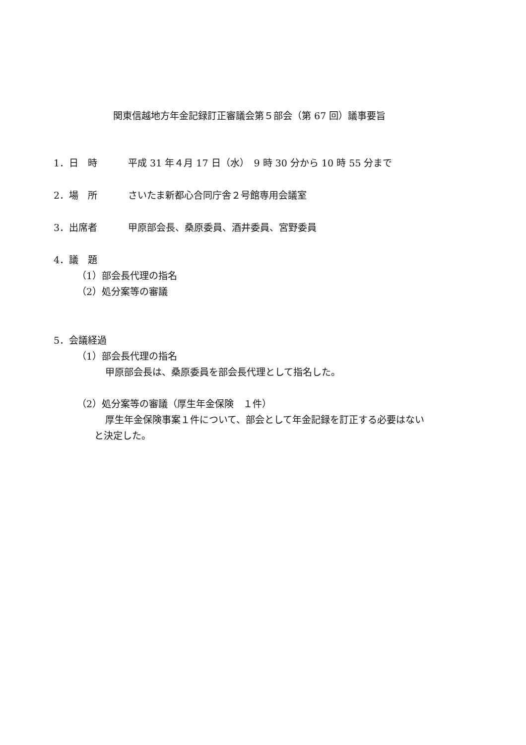関東信越地方年金記録訂正審議会第５部会（第 67 回）議事要旨
1．日　時 平成 31 年４月 17 日（水）　9 時 30 分から 10 時 55 分まで
2．場　所 さいたま新都心合同庁舎２号館専用会議室
3．出席者 甲原部会長、桑原委員、酒井委員、宮野委員
4．議　題
（1）部会長代理の指名
（2）処分案等の審議
5．会議経過
（1）部会長代理の指名
甲原部会長は、桑原委員を部会長代理として指名した。
（2）処分案等の審議（厚生年金保険　１件）
厚生年金保険事案１件について、部会として年金記録を訂正する必要はない
と決定した。